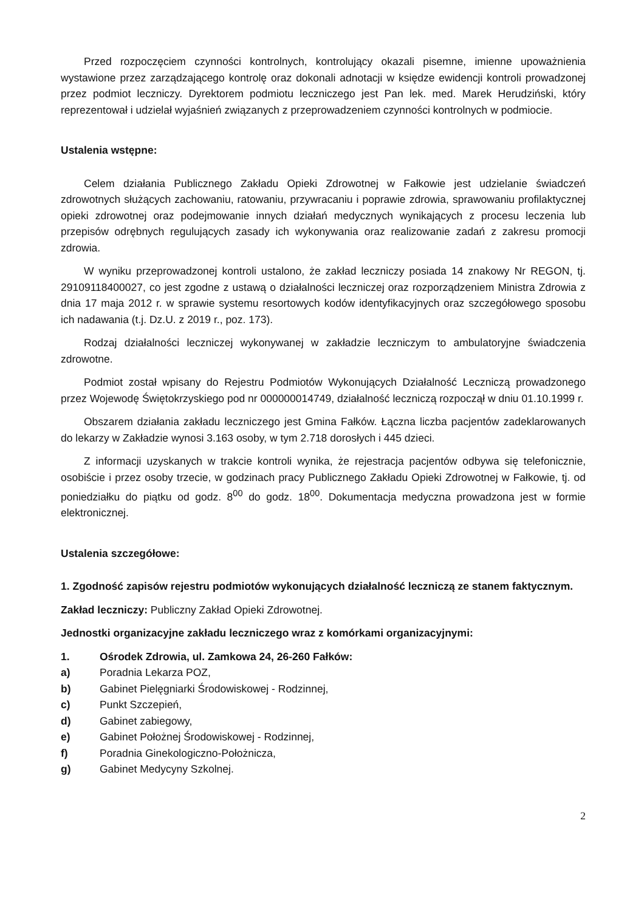Przed rozpoczęciem czynności kontrolnych, kontrolujący okazali pisemne, imienne upoważnienia wystawione przez zarządzającego kontrolę oraz dokonali adnotacji w księdze ewidencji kontroli prowadzonej przez podmiot leczniczy. Dyrektorem podmiotu leczniczego jest Pan lek. med. Marek Herudziński, który reprezentował i udzielał wyjaśnień związanych z przeprowadzeniem czynności kontrolnych w podmiocie.
Ustalenia wstępne:
Celem działania Publicznego Zakładu Opieki Zdrowotnej w Fałkowie jest udzielanie świadczeń zdrowotnych służących zachowaniu, ratowaniu, przywracaniu i poprawie zdrowia, sprawowaniu profilaktycznej opieki zdrowotnej oraz podejmowanie innych działań medycznych wynikających z procesu leczenia lub przepisów odrębnych regulujących zasady ich wykonywania oraz realizowanie zadań z zakresu promocji zdrowia.
W wyniku przeprowadzonej kontroli ustalono, że zakład leczniczy posiada 14 znakowy Nr REGON, tj. 29109118400027, co jest zgodne z ustawą o działalności leczniczej oraz rozporządzeniem Ministra Zdrowia z dnia 17 maja 2012 r. w sprawie systemu resortowych kodów identyfikacyjnych oraz szczegółowego sposobu ich nadawania (t.j. Dz.U. z 2019 r., poz. 173).
Rodzaj działalności leczniczej wykonywanej w zakładzie leczniczym to ambulatoryjne świadczenia zdrowotne.
Podmiot został wpisany do Rejestru Podmiotów Wykonujących Działalność Leczniczą prowadzonego przez Wojewodę Świętokrzyskiego pod nr 000000014749, działalność leczniczą rozpoczął w dniu 01.10.1999 r.
Obszarem działania zakładu leczniczego jest Gmina Fałków. Łączna liczba pacjentów zadeklarowanych do lekarzy w Zakładzie wynosi 3.163 osoby, w tym 2.718 dorosłych i 445 dzieci.
Z informacji uzyskanych w trakcie kontroli wynika, że rejestracja pacjentów odbywa się telefonicznie, osobiście i przez osoby trzecie, w godzinach pracy Publicznego Zakładu Opieki Zdrowotnej w Fałkowie, tj. od poniedziałku do piątku od godz. 8<sup>00</sup> do godz. 18<sup>00</sup>. Dokumentacja medyczna prowadzona jest w formie elektronicznej.
Ustalenia szczegółowe:
1. Zgodność zapisów rejestru podmiotów wykonujących działalność leczniczą ze stanem faktycznym.
Zakład leczniczy: Publiczny Zakład Opieki Zdrowotnej.
Jednostki organizacyjne zakładu leczniczego wraz z komórkami organizacyjnymi:
1. Ośrodek Zdrowia, ul. Zamkowa 24, 26-260 Fałków:
a) Poradnia Lekarza POZ,
b) Gabinet Pielęgniarki Środowiskowej - Rodzinnej,
c) Punkt Szczepień,
d) Gabinet zabiegowy,
e) Gabinet Położnej Środowiskowej - Rodzinnej,
f) Poradnia Ginekologiczno-Położnicza,
g) Gabinet Medycyny Szkolnej.
2